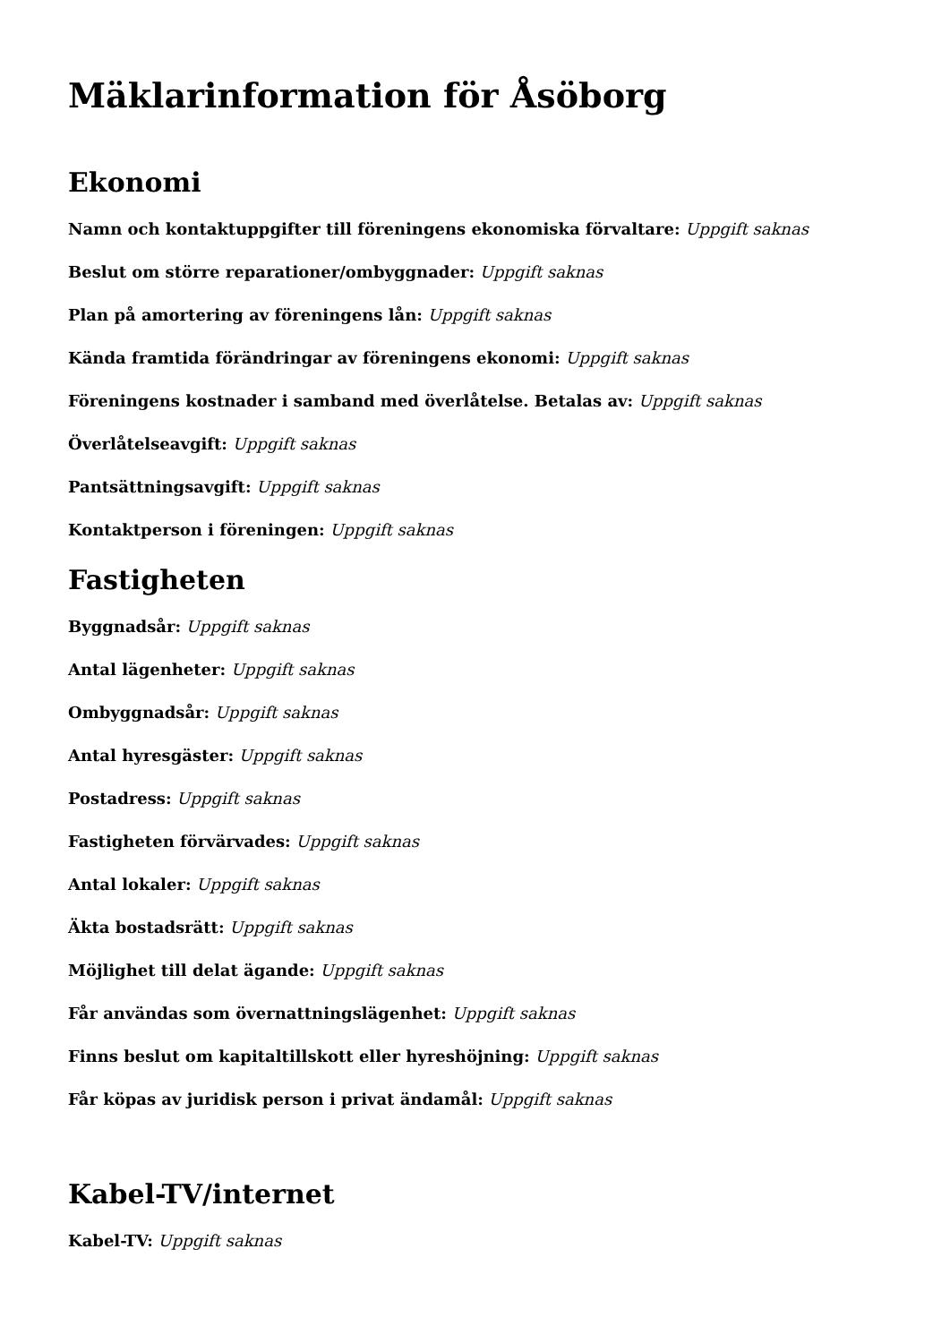Mäklarinformation för Åsöborg
Ekonomi
Namn och kontaktuppgifter till föreningens ekonomiska förvaltare: Uppgift saknas
Beslut om större reparationer/ombyggnader: Uppgift saknas
Plan på amortering av föreningens lån: Uppgift saknas
Kända framtida förändringar av föreningens ekonomi: Uppgift saknas
Föreningens kostnader i samband med överlåtelse. Betalas av: Uppgift saknas
Överlåtelseavgift: Uppgift saknas
Pantsättningsavgift: Uppgift saknas
Kontaktperson i föreningen: Uppgift saknas
Fastigheten
Byggnadsår: Uppgift saknas
Antal lägenheter: Uppgift saknas
Ombyggnadsår: Uppgift saknas
Antal hyresgäster: Uppgift saknas
Postadress: Uppgift saknas
Fastigheten förvärvades: Uppgift saknas
Antal lokaler: Uppgift saknas
Äkta bostadsrätt: Uppgift saknas
Möjlighet till delat ägande: Uppgift saknas
Får användas som övernattningslägenhet: Uppgift saknas
Finns beslut om kapitaltillskott eller hyreshöjning: Uppgift saknas
Får köpas av juridisk person i privat ändamål: Uppgift saknas
Kabel-TV/internet
Kabel-TV: Uppgift saknas